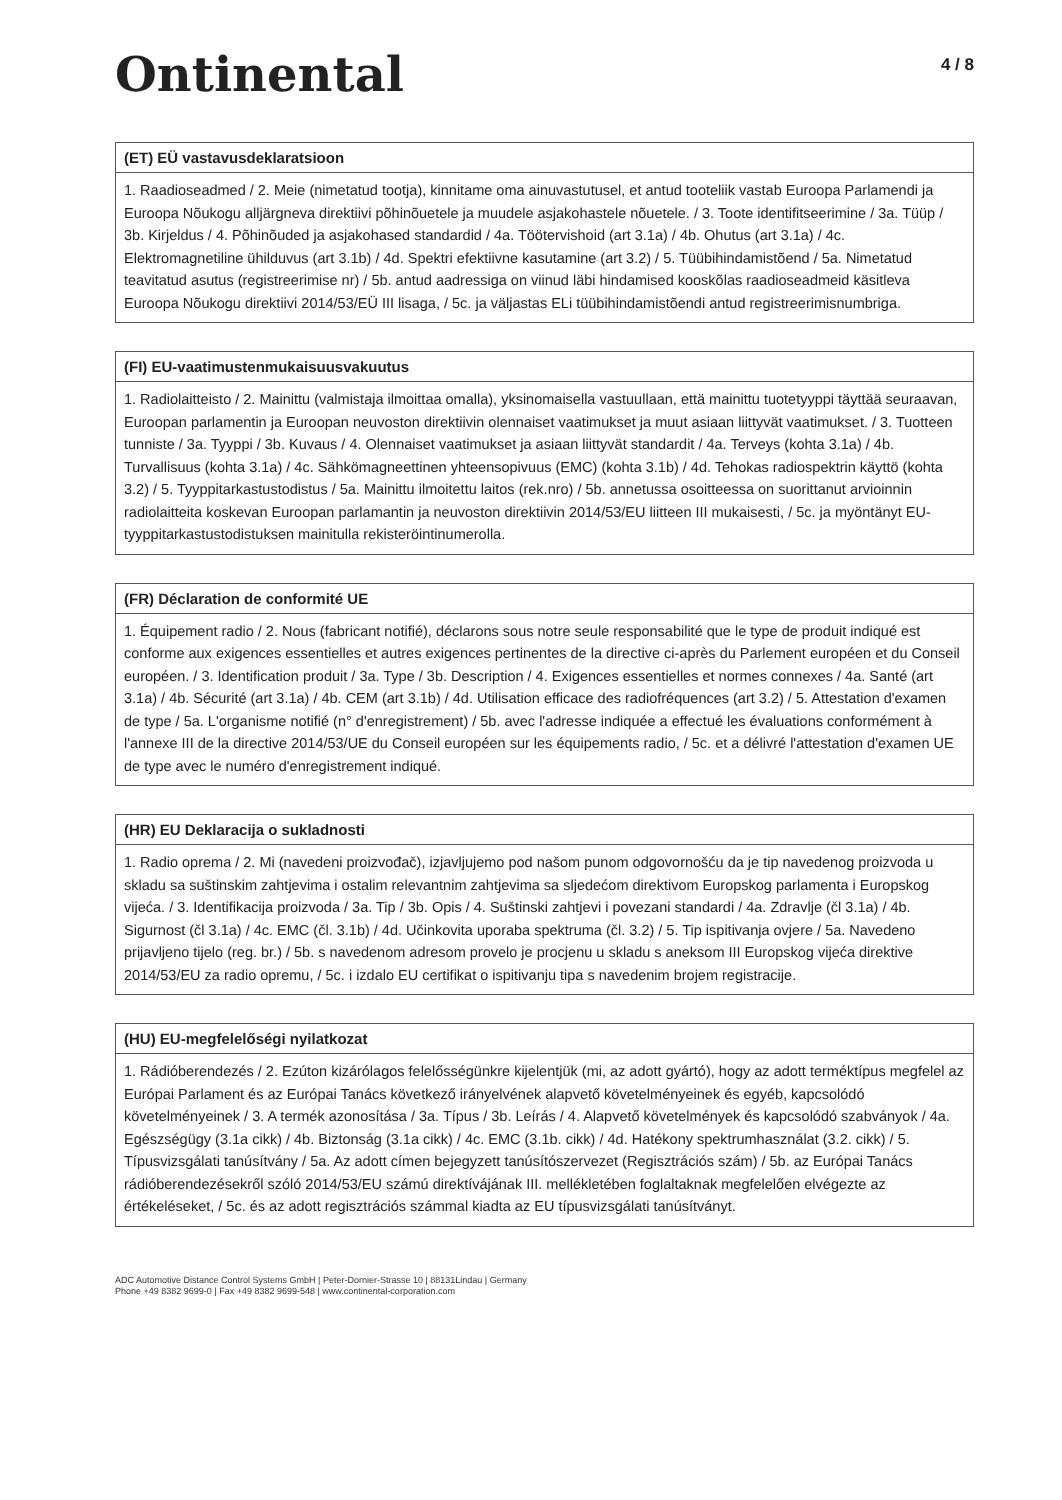Ontinental
4 / 8
(ET) EÜ vastavusdeklaratsioon
1. Raadioseadmed / 2. Meie (nimetatud tootja), kinnitame oma ainuvastutusel, et antud tooteliik vastab Euroopa Parlamendi ja Euroopa Nõukogu alljärgneva direktiivi põhinõuetele ja muudele asjakohastele nõuetele. / 3. Toote identifitseerimine / 3a. Tüüp / 3b. Kirjeldus / 4. Põhinõuded ja asjakohased standardid / 4a. Töötervishoid (art 3.1a) / 4b. Ohutus (art 3.1a) / 4c. Elektromagnetiline ühilduvus (art 3.1b) / 4d. Spektri efektiivne kasutamine (art 3.2) / 5. Tüübihindamistõend / 5a. Nimetatud teavitatud asutus (registreerimise nr) / 5b. antud aadressiga on viinud läbi hindamised kooskõlas raadioseadmeid käsitleva Euroopa Nõukogu direktiivi 2014/53/EÜ III lisaga, / 5c. ja väljastas ELi tüübihindamistõendi antud registreerimisnumbriga.
(FI) EU-vaatimustenmukaisuusvakuutus
1. Radiolaitteisto / 2. Mainittu (valmistaja ilmoittaa omalla), yksinomaisella vastuullaan, että mainittu tuotetyyppi täyttää seuraavan, Euroopan parlamentin ja Euroopan neuvoston direktiivin olennaiset vaatimukset ja muut asiaan liittyvät vaatimukset. / 3. Tuotteen tunniste / 3a. Tyyppi / 3b. Kuvaus / 4. Olennaiset vaatimukset ja asiaan liittyvät standardit / 4a. Terveys (kohta 3.1a) / 4b. Turvallisuus (kohta 3.1a) / 4c. Sähkömagneettinen yhteensopivuus (EMC) (kohta 3.1b) / 4d. Tehokas radiospektrin käyttö (kohta 3.2) / 5. Tyyppitarkastustodistus / 5a. Mainittu ilmoitettu laitos (rek.nro) / 5b. annetussa osoitteessa on suorittanut arvioinnin radiolaitteita koskevan Euroopan parlamantin ja neuvoston direktiivin 2014/53/EU liitteen III mukaisesti, / 5c. ja myöntänyt EU-tyyppitarkastustodistuksen mainitulla rekisteröintinumerolla.
(FR) Déclaration de conformité UE
1. Équipement radio / 2. Nous (fabricant notifié), déclarons sous notre seule responsabilité que le type de produit indiqué est conforme aux exigences essentielles et autres exigences pertinentes de la directive ci-après du Parlement européen et du Conseil européen. / 3. Identification produit / 3a. Type / 3b. Description / 4. Exigences essentielles et normes connexes / 4a. Santé (art 3.1a) / 4b. Sécurité (art 3.1a) / 4b. CEM (art 3.1b) / 4d. Utilisation efficace des radiofréquences (art 3.2) / 5. Attestation d'examen de type / 5a. L'organisme notifié (n° d'enregistrement) / 5b. avec l'adresse indiquée a effectué les évaluations conformément à l'annexe III de la directive 2014/53/UE du Conseil européen sur les équipements radio, / 5c. et a délivré l'attestation d'examen UE de type avec le numéro d'enregistrement indiqué.
(HR) EU Deklaracija o sukladnosti
1. Radio oprema / 2. Mi (navedeni proizvođač), izjavljujemo pod našom punom odgovornošću da je tip navedenog proizvoda u skladu sa suštinskim zahtjevima i ostalim relevantnim zahtjevima sa sljedećom direktivom Europskog parlamenta i Europskog vijeća. / 3. Identifikacija proizvoda / 3a. Tip / 3b. Opis / 4. Suštinski zahtjevi i povezani standardi / 4a. Zdravlje (čl 3.1a) / 4b. Sigurnost (čl 3.1a) / 4c. EMC (čl. 3.1b) / 4d. Učinkovita uporaba spektruma (čl. 3.2) / 5. Tip ispitivanja ovjere / 5a. Navedeno prijavljeno tijelo (reg. br.) / 5b. s navedenom adresom provelo je procjenu u skladu s aneksom III Europskog vijeća direktive 2014/53/EU za radio opremu, / 5c. i izdalo EU certifikat o ispitivanju tipa s navedenim brojem registracije.
(HU) EU-megfelelőségi nyilatkozat
1. Rádióberendezés / 2. Ezúton kizárólagos felelősségünkre kijelentjük (mi, az adott gyártó), hogy az adott terméktípus megfelel az Európai Parlament és az Európai Tanács következő irányelvének alapvető követelményeinek és egyéb, kapcsolódó követelményeinek / 3. A termék azonosítása / 3a. Típus / 3b. Leírás / 4. Alapvető követelmények és kapcsolódó szabványok / 4a. Egészségügy (3.1a cikk) / 4b. Biztonság (3.1a cikk) / 4c. EMC (3.1b. cikk) / 4d. Hatékony spektrumhasználat (3.2. cikk) / 5. Típusvizsgálati tanúsítvány / 5a. Az adott címen bejegyzett tanúsítószervezet (Regisztrációs szám) / 5b. az Európai Tanács rádióberendezésekről szóló 2014/53/EU számú direktívájának III. mellékletében foglaltaknak megfelelően elvégezte az értékeléseket, / 5c. és az adott regisztrációs számmal kiadta az EU típusvizsgálati tanúsítványt.
ADC Automotive Distance Control Systems GmbH | Peter-Dornier-Strasse 10 | 88131Lindau | Germany
Phone +49 8382 9699-0 | Fax +49 8382 9699-548 | www.continental-corporation.com